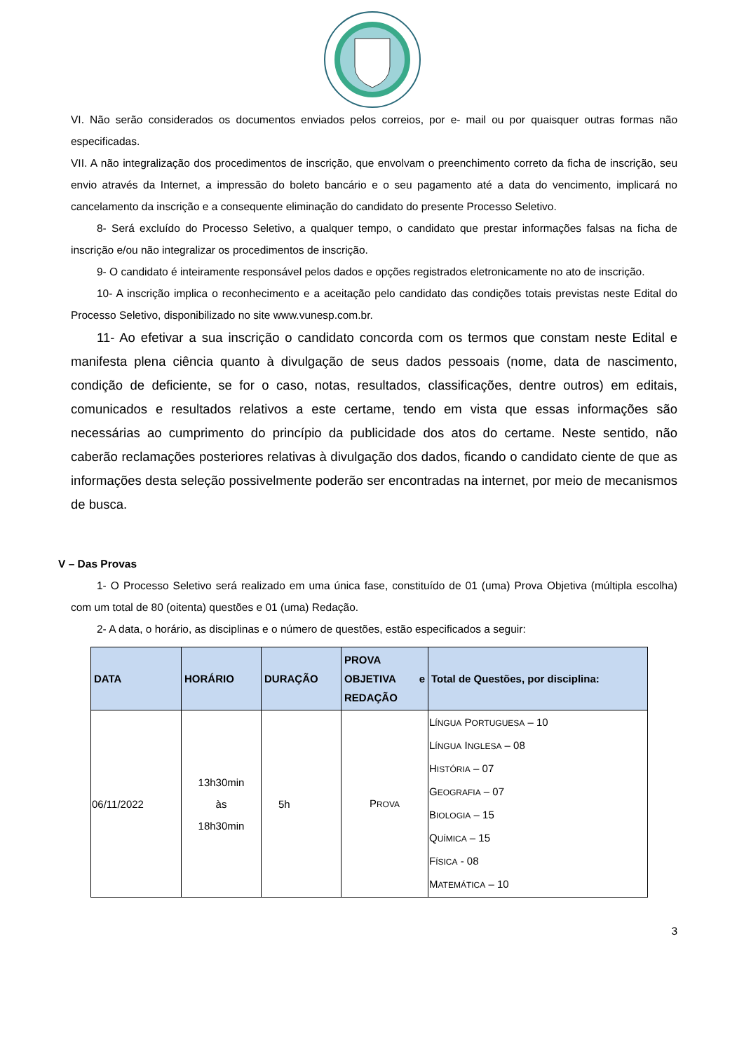VI. Não serão considerados os documentos enviados pelos correios, por e- mail ou por quaisquer outras formas não especificadas.
VII. A não integralização dos procedimentos de inscrição, que envolvam o preenchimento correto da ficha de inscrição, seu envio através da Internet, a impressão do boleto bancário e o seu pagamento até a data do vencimento, implicará no cancelamento da inscrição e a consequente eliminação do candidato do presente Processo Seletivo.
8- Será excluído do Processo Seletivo, a qualquer tempo, o candidato que prestar informações falsas na ficha de inscrição e/ou não integralizar os procedimentos de inscrição.
9- O candidato é inteiramente responsável pelos dados e opções registrados eletronicamente no ato de inscrição.
10- A inscrição implica o reconhecimento e a aceitação pelo candidato das condições totais previstas neste Edital do Processo Seletivo, disponibilizado no site www.vunesp.com.br.
11- Ao efetivar a sua inscrição o candidato concorda com os termos que constam neste Edital e manifesta plena ciência quanto à divulgação de seus dados pessoais (nome, data de nascimento, condição de deficiente, se for o caso, notas, resultados, classificações, dentre outros) em editais, comunicados e resultados relativos a este certame, tendo em vista que essas informações são necessárias ao cumprimento do princípio da publicidade dos atos do certame. Neste sentido, não caberão reclamações posteriores relativas à divulgação dos dados, ficando o candidato ciente de que as informações desta seleção possivelmente poderão ser encontradas na internet, por meio de mecanismos de busca.
V – Das Provas
1- O Processo Seletivo será realizado em uma única fase, constituído de 01 (uma) Prova Objetiva (múltipla escolha) com um total de 80 (oitenta) questões e 01 (uma) Redação.
2- A data, o horário, as disciplinas e o número de questões, estão especificados a seguir:
| DATA | HORÁRIO | DURAÇÃO | PROVA OBJETIVA e REDAÇÃO | Total de Questões, por disciplina: |
| --- | --- | --- | --- | --- |
| 06/11/2022 | 13h30min às 18h30min | 5h | P ROVA | L ÍNGUA P ORTUGUESA – 10 L ÍNGUA I NGLESA – 08 H ISTÓRIA – 07 G EOGRAFIA – 07 B IOLOGIA – 15 Q UÍMICA – 15 F ÍSICA - 08 M ATEMÁTICA – 10 |
3